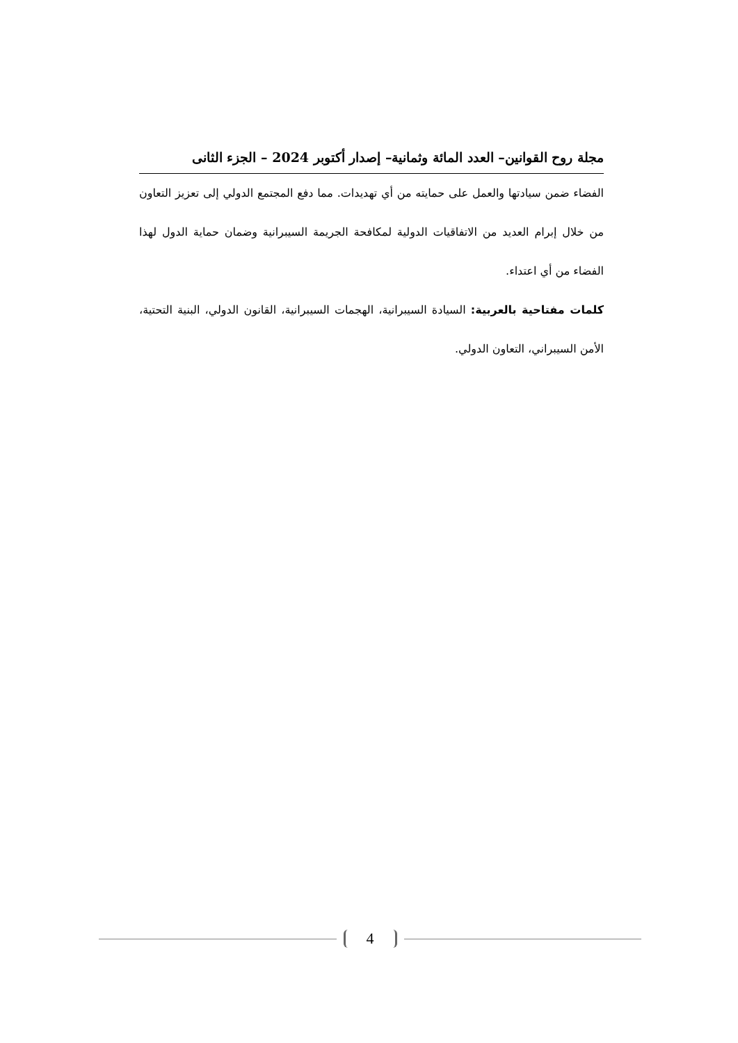مجلة روح القوانين– العدد المائة وثمانية– إصدار أكتوبر 2024 – الجزء الثانى
الفضاء ضمن سيادتها والعمل على حمايته من أي تهديدات. مما دفع المجتمع الدولي إلى تعزيز التعاون من خلال إبرام العديد من الاتفاقيات الدولية لمكافحة الجريمة السيبرانية وضمان حماية الدول لهذا الفضاء من أي اعتداء.
كلمات مفتاحية بالعربية: السيادة السيبرانية، الهجمات السيبرانية، القانون الدولي، البنية التحتية، الأمن السيبراني، التعاون الدولي.
4